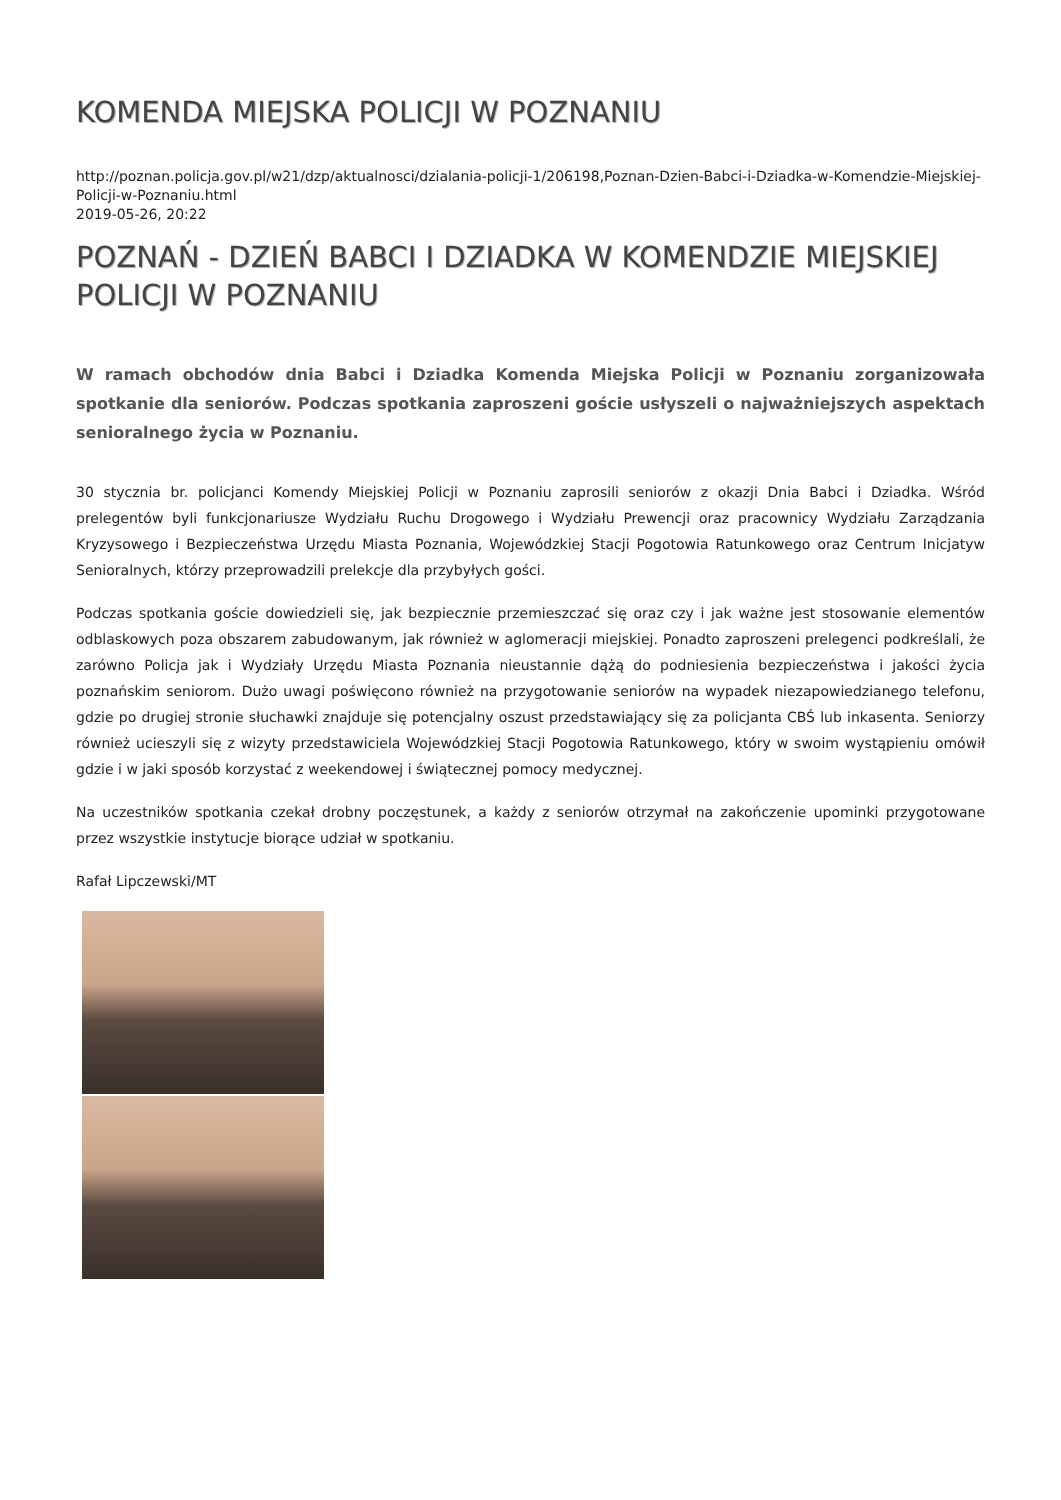KOMENDA MIEJSKA POLICJI W POZNANIU
http://poznan.policja.gov.pl/w21/dzp/aktualnosci/dzialania-policji-1/206198,Poznan-Dzien-Babci-i-Dziadka-w-Komendzie-Miejskiej-Policji-w-Poznaniu.html
2019-05-26, 20:22
POZNAŃ - DZIEŃ BABCI I DZIADKA W KOMENDZIE MIEJSKIEJ POLICJI W POZNANIU
W ramach obchodów dnia Babci i Dziadka Komenda Miejska Policji w Poznaniu zorganizowała spotkanie dla seniorów. Podczas spotkania zaproszeni goście usłyszeli o najważniejszych aspektach senioralnego życia w Poznaniu.
30 stycznia br. policjanci Komendy Miejskiej Policji w Poznaniu zaprosili seniorów z okazji Dnia Babci i Dziadka. Wśród prelegentów byli funkcjonariusze Wydziału Ruchu Drogowego i Wydziału Prewencji oraz pracownicy Wydziału Zarządzania Kryzysowego i Bezpieczeństwa Urzędu Miasta Poznania, Wojewódzkiej Stacji Pogotowia Ratunkowego oraz Centrum Inicjatyw Senioralnych, którzy przeprowadzili prelekcje dla przybyłych gości.
Podczas spotkania goście dowiedzieli się, jak bezpiecznie przemieszczać się oraz czy i jak ważne jest stosowanie elementów odblaskowych poza obszarem zabudowanym, jak również w aglomeracji miejskiej. Ponadto zaproszeni prelegenci podkreślali, że zarówno Policja jak i Wydziały Urzędu Miasta Poznania nieustannie dążą do podniesienia bezpieczeństwa i jakości życia poznańskim seniorom. Dużo uwagi poświęcono również na przygotowanie seniorów na wypadek niezapowiedzianego telefonu, gdzie po drugiej stronie słuchawki znajduje się potencjalny oszust przedstawiający się za policjanta CBŚ lub inkasenta. Seniorzy również ucieszyli się z wizyty przedstawiciela Wojewódzkiej Stacji Pogotowia Ratunkowego, który w swoim wystąpieniu omówił gdzie i w jaki sposób korzystać z weekendowej i świątecznej pomocy medycznej.
Na uczestników spotkania czekał drobny poczęstunek, a każdy z seniorów otrzymał na zakończenie upominki przygotowane przez wszystkie instytucje biorące udział w spotkaniu.
Rafał Lipczewski/MT